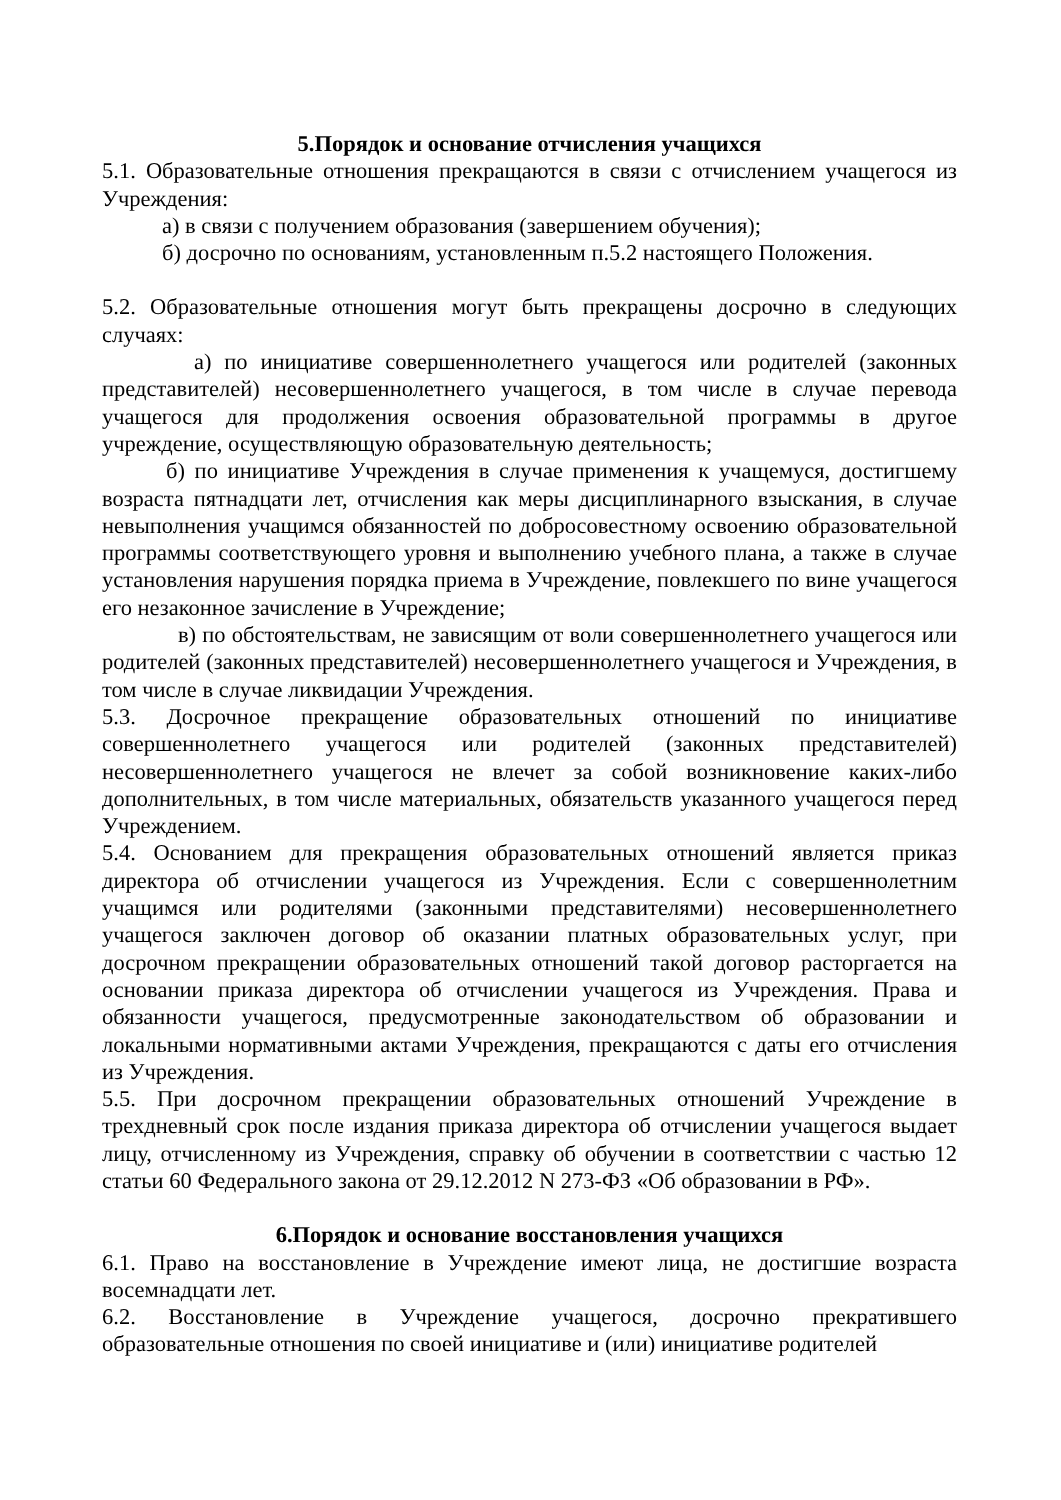5.Порядок и основание отчисления учащихся
5.1. Образовательные отношения прекращаются в связи с отчислением учащегося из Учреждения:
а) в связи с получением образования (завершением обучения);
б) досрочно по основаниям, установленным п.5.2 настоящего Положения.
5.2. Образовательные отношения могут быть прекращены досрочно в следующих случаях:
а) по инициативе совершеннолетнего учащегося или родителей (законных представителей) несовершеннолетнего учащегося, в том числе в случае перевода учащегося для продолжения освоения образовательной программы в другое учреждение, осуществляющую образовательную деятельность;
б) по инициативе Учреждения в случае применения к учащемуся, достигшему возраста пятнадцати лет, отчисления как меры дисциплинарного взыскания, в случае невыполнения учащимся обязанностей по добросовестному освоению образовательной программы соответствующего уровня и выполнению учебного плана, а также в случае установления нарушения порядка приема в Учреждение, повлекшего по вине учащегося его незаконное зачисление в Учреждение;
в) по обстоятельствам, не зависящим от воли совершеннолетнего учащегося или родителей (законных представителей) несовершеннолетнего учащегося и Учреждения, в том числе в случае ликвидации Учреждения.
5.3. Досрочное прекращение образовательных отношений по инициативе совершеннолетнего учащегося или родителей (законных представителей) несовершеннолетнего учащегося не влечет за собой возникновение каких-либо дополнительных, в том числе материальных, обязательств указанного учащегося перед Учреждением.
5.4. Основанием для прекращения образовательных отношений является приказ директора об отчислении учащегося из Учреждения. Если с совершеннолетним учащимся или родителями (законными представителями) несовершеннолетнего учащегося заключен договор об оказании платных образовательных услуг, при досрочном прекращении образовательных отношений такой договор расторгается на основании приказа директора об отчислении учащегося из Учреждения. Права и обязанности учащегося, предусмотренные законодательством об образовании и локальными нормативными актами Учреждения, прекращаются с даты его отчисления из Учреждения.
5.5. При досрочном прекращении образовательных отношений Учреждение в трехдневный срок после издания приказа директора об отчислении учащегося выдает лицу, отчисленному из Учреждения, справку об обучении в соответствии с частью 12 статьи 60 Федерального закона от 29.12.2012 N 273-ФЗ «Об образовании в РФ».
6.Порядок и основание восстановления учащихся
6.1. Право на восстановление в Учреждение имеют лица, не достигшие возраста восемнадцати лет.
6.2. Восстановление в Учреждение учащегося, досрочно прекратившего образовательные отношения по своей инициативе и (или) инициативе родителей